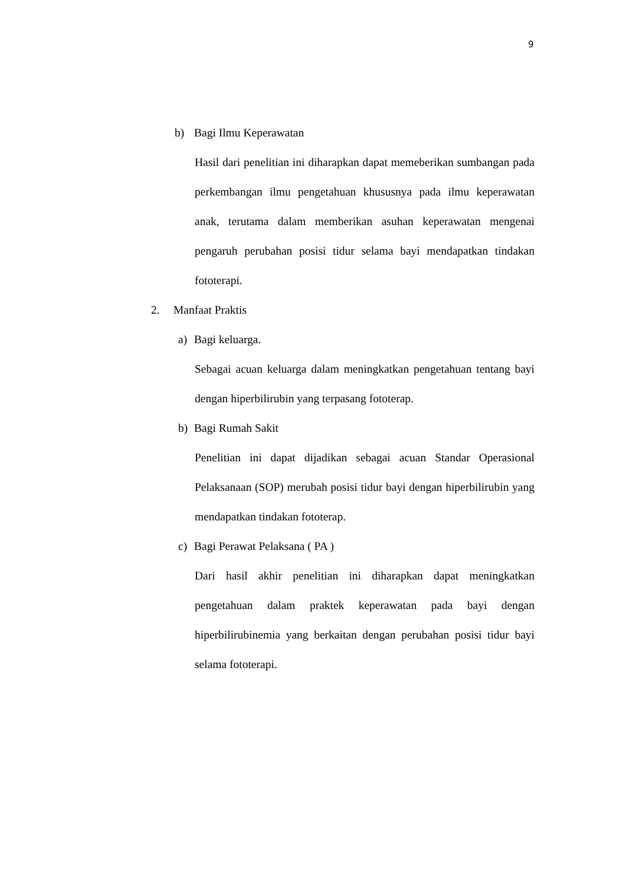9
b) Bagi Ilmu Keperawatan
Hasil dari penelitian ini diharapkan dapat memeberikan sumbangan pada perkembangan ilmu pengetahuan khususnya pada ilmu keperawatan anak, terutama dalam memberikan asuhan keperawatan mengenai pengaruh perubahan posisi tidur selama bayi mendapatkan tindakan fototerapi.
2. Manfaat Praktis
a) Bagi keluarga.
Sebagai acuan keluarga dalam meningkatkan pengetahuan tentang bayi dengan hiperbilirubin yang terpasang fototerap.
b) Bagi Rumah Sakit
Penelitian ini dapat dijadikan sebagai acuan Standar Operasional Pelaksanaan (SOP) merubah posisi tidur bayi dengan hiperbilirubin yang mendapatkan tindakan fototerap.
c) Bagi Perawat Pelaksana ( PA )
Dari hasil akhir penelitian ini diharapkan dapat meningkatkan pengetahuan dalam praktek keperawatan pada bayi dengan hiperbilirubinemia yang berkaitan dengan perubahan posisi tidur bayi selama fototerapi.